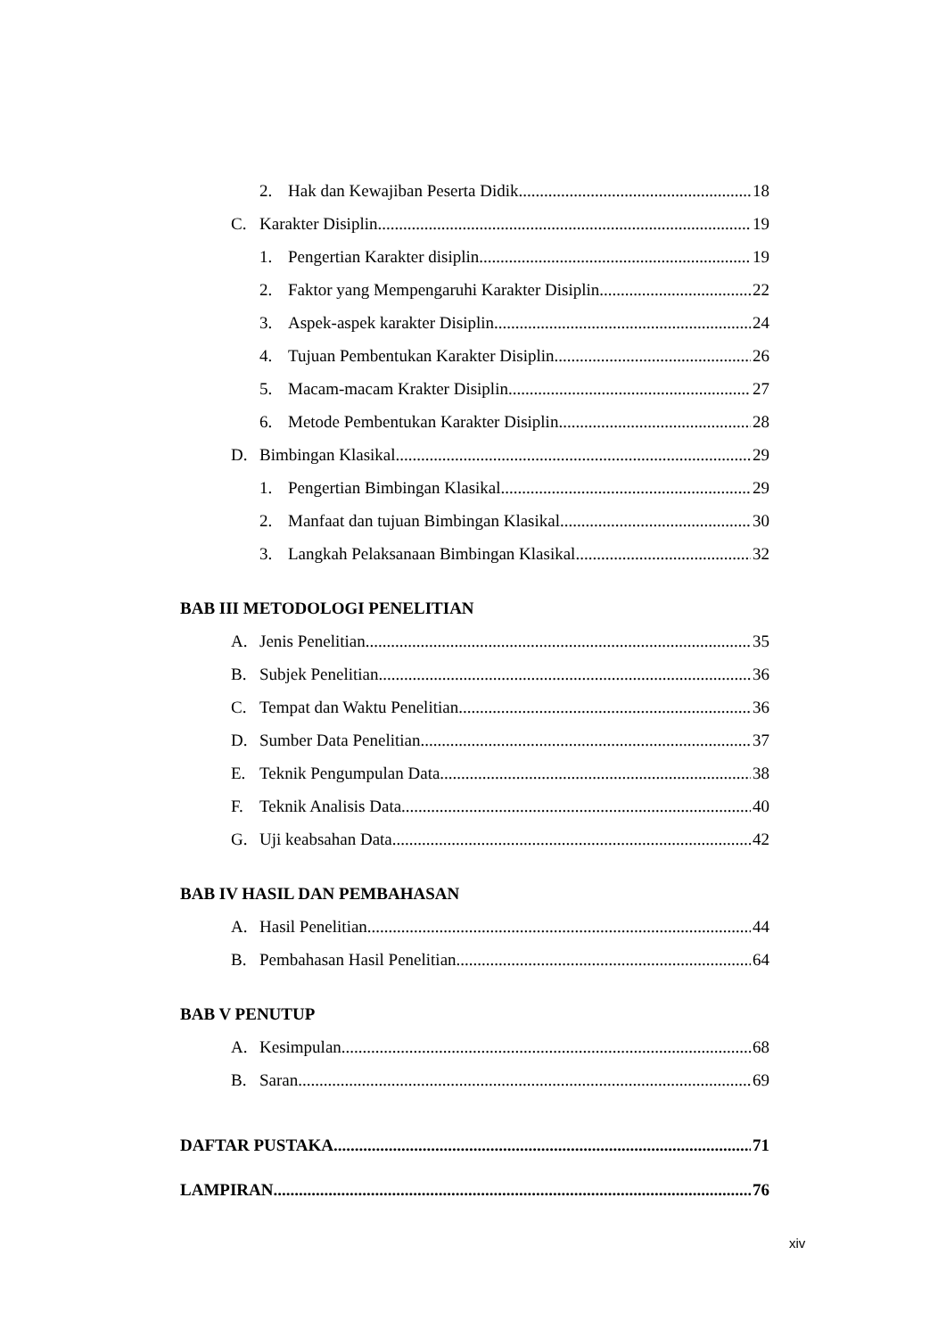2. Hak dan Kewajiban Peserta Didik 18
C. Karakter Disiplin 19
1. Pengertian Karakter disiplin 19
2. Faktor yang Mempengaruhi Karakter Disiplin 22
3. Aspek-aspek karakter Disiplin 24
4. Tujuan Pembentukan Karakter Disiplin 26
5. Macam-macam Krakter Disiplin 27
6. Metode Pembentukan Karakter Disiplin 28
D. Bimbingan Klasikal 29
1. Pengertian Bimbingan Klasikal 29
2. Manfaat dan tujuan Bimbingan Klasikal 30
3. Langkah Pelaksanaan Bimbingan Klasikal 32
BAB III METODOLOGI PENELITIAN
A. Jenis Penelitian 35
B. Subjek Penelitian 36
C. Tempat dan Waktu Penelitian 36
D. Sumber Data Penelitian 37
E. Teknik Pengumpulan Data 38
F. Teknik Analisis Data 40
G. Uji keabsahan Data 42
BAB IV HASIL DAN PEMBAHASAN
A. Hasil Penelitian 44
B. Pembahasan Hasil Penelitian 64
BAB V PENUTUP
A. Kesimpulan 68
B. Saran 69
DAFTAR PUSTAKA 71
LAMPIRAN 76
xiv